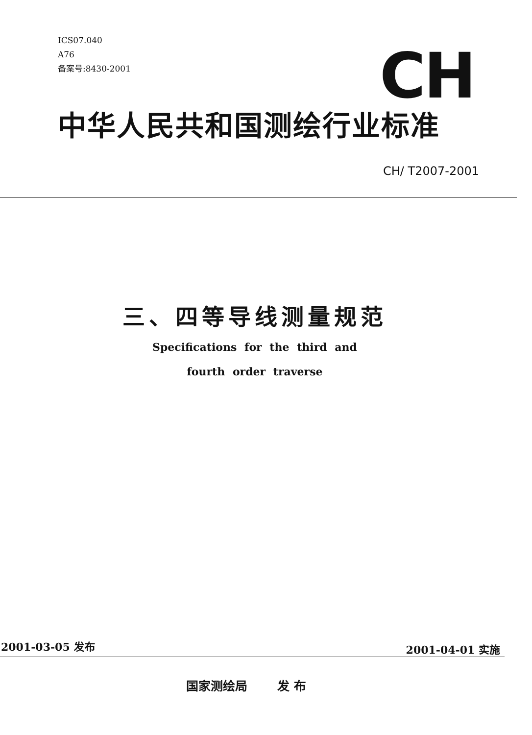ICS07.040
A76
备案号:8430-2001
CH
中华人民共和国测绘行业标准
CH/ T2007-2001
三、四等导线测量规范
Specifications for the third and
fourth order traverse
2001-03-05 发布 2001-04-01 实施
国家测绘局 发 布